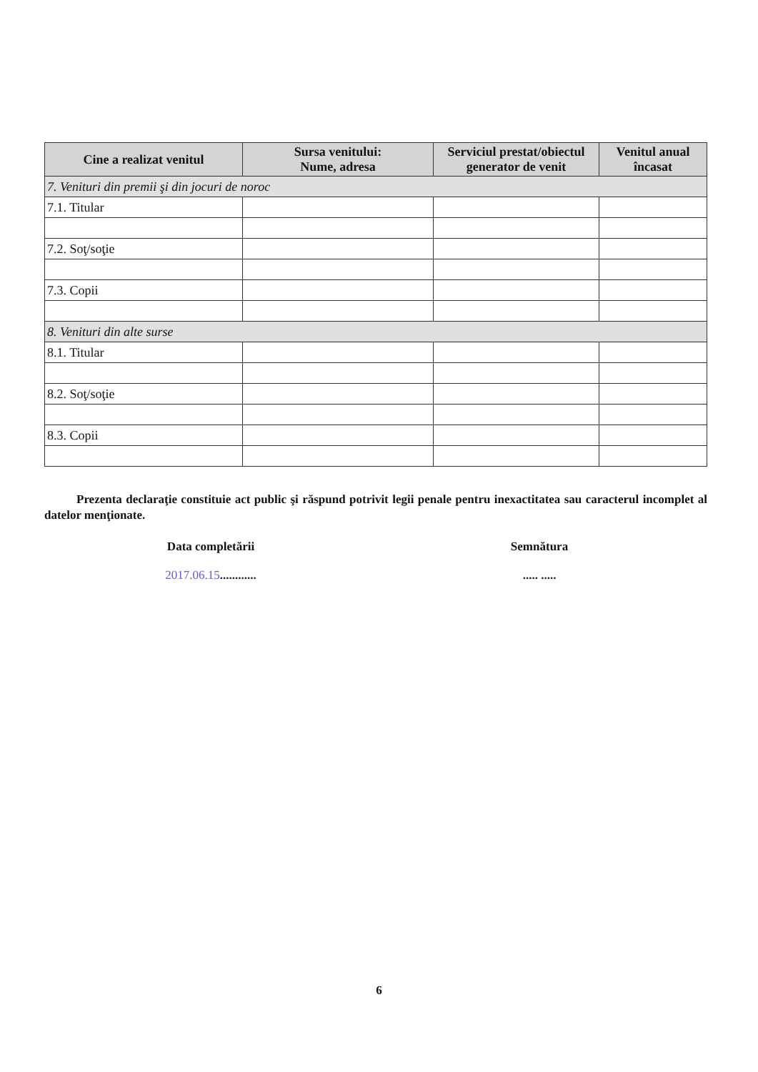| Cine a realizat venitul | Sursa venitului: Nume, adresa | Serviciul prestat/obiectul generator de venit | Venitul anual încasat |
| --- | --- | --- | --- |
| 7. Venituri din premii şi din jocuri de noroc | | | |
| 7.1. Titular | | | |
| 7.2. Soţ/soţie | | | |
| 7.3. Copii | | | |
| 8. Venituri din alte surse | | | |
| 8.1. Titular | | | |
| 8.2. Soţ/soţie | | | |
| 8.3. Copii | | | |
Prezenta declaraţie constituie act public şi răspund potrivit legii penale pentru inexactitatea sau caracterul incomplet al datelor menţionate.
Data completării
2017.06.15............
Semnătura
..... .....
6